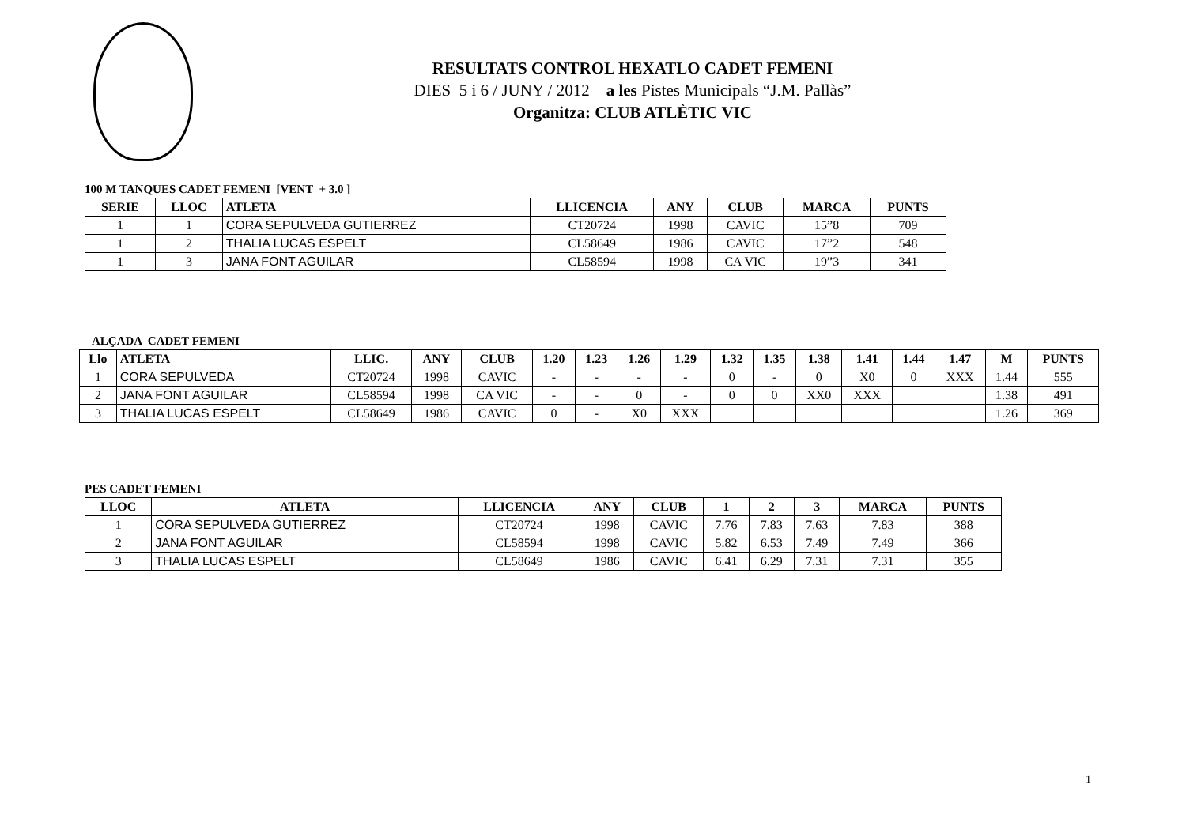RESULTATS CONTROL HEXATLO CADET FEMENI
DIES 5 i 6 / JUNY / 2012 a les Pistes Municipals “J.M. Pallàs”
Organitza: CLUB ATLÈTIC VIC
100 M TANQUES CADET FEMENI [VENT + 3.0 ]
| SERIE | LLOC | ATLETA | LLICENCIA | ANY | CLUB | MARCA | PUNTS |
| --- | --- | --- | --- | --- | --- | --- | --- |
| 1 | 1 | CORA SEPULVEDA GUTIERREZ | CT20724 | 1998 | CAVIC | 15”8 | 709 |
| 1 | 2 | THALIA LUCAS ESPELT | CL58649 | 1986 | CAVIC | 17”2 | 548 |
| 1 | 3 | JANA FONT AGUILAR | CL58594 | 1998 | CA VIC | 19”3 | 341 |
ALÇADA CADET FEMENI
| Llo | ATLETA | LLIC. | ANY | CLUB | 1.20 | 1.23 | 1.26 | 1.29 | 1.32 | 1.35 | 1.38 | 1.41 | 1.44 | 1.47 | M | PUNTS |
| --- | --- | --- | --- | --- | --- | --- | --- | --- | --- | --- | --- | --- | --- | --- | --- | --- |
| 1 | CORA SEPULVEDA | CT20724 | 1998 | CAVIC | - | - | - | - | 0 | - | 0 | X0 | 0 | XXX | 1.44 | 555 |
| 2 | JANA FONT AGUILAR | CL58594 | 1998 | CA VIC | - | - | 0 | - | 0 | 0 | XX0 | XXX | | | 1.38 | 491 |
| 3 | THALIA LUCAS ESPELT | CL58649 | 1986 | CAVIC | 0 | - | X0 | XXX | | | | | | | 1.26 | 369 |
PES CADET FEMENI
| LLOC | ATLETA | LLICENCIA | ANY | CLUB | 1 | 2 | 3 | MARCA | PUNTS |
| --- | --- | --- | --- | --- | --- | --- | --- | --- | --- |
| 1 | CORA SEPULVEDA GUTIERREZ | CT20724 | 1998 | CAVIC | 7.76 | 7.83 | 7.63 | 7.83 | 388 |
| 2 | JANA FONT AGUILAR | CL58594 | 1998 | CAVIC | 5.82 | 6.53 | 7.49 | 7.49 | 366 |
| 3 | THALIA LUCAS ESPELT | CL58649 | 1986 | CAVIC | 6.41 | 6.29 | 7.31 | 7.31 | 355 |
1